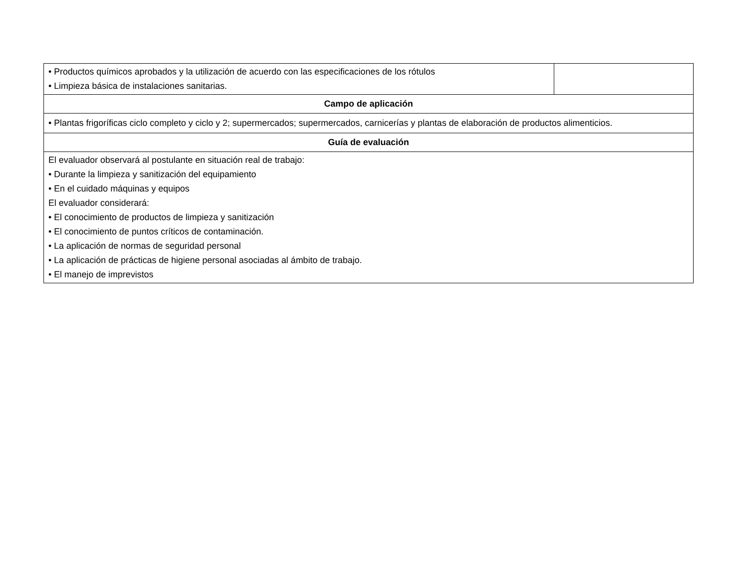| • Productos químicos aprobados y la utilización de acuerdo con las especificaciones de los rótulos • Limpieza básica de instalaciones sanitarias. | |
| Campo de aplicación | |
| • Plantas frigoríficas ciclo completo y ciclo y 2; supermercados; supermercados, carnicerías y plantas de elaboración de productos alimenticios. | |
| Guía de evaluación | |
| El evaluador observará al postulante en situación real de trabajo: • Durante la limpieza y sanitización del equipamiento • En el cuidado máquinas y equipos El evaluador considerará: • El conocimiento de productos de limpieza y sanitización • El conocimiento de puntos críticos de contaminación. • La aplicación de normas de seguridad personal • La aplicación de prácticas de higiene personal asociadas al ámbito de trabajo. • El manejo de imprevistos | |